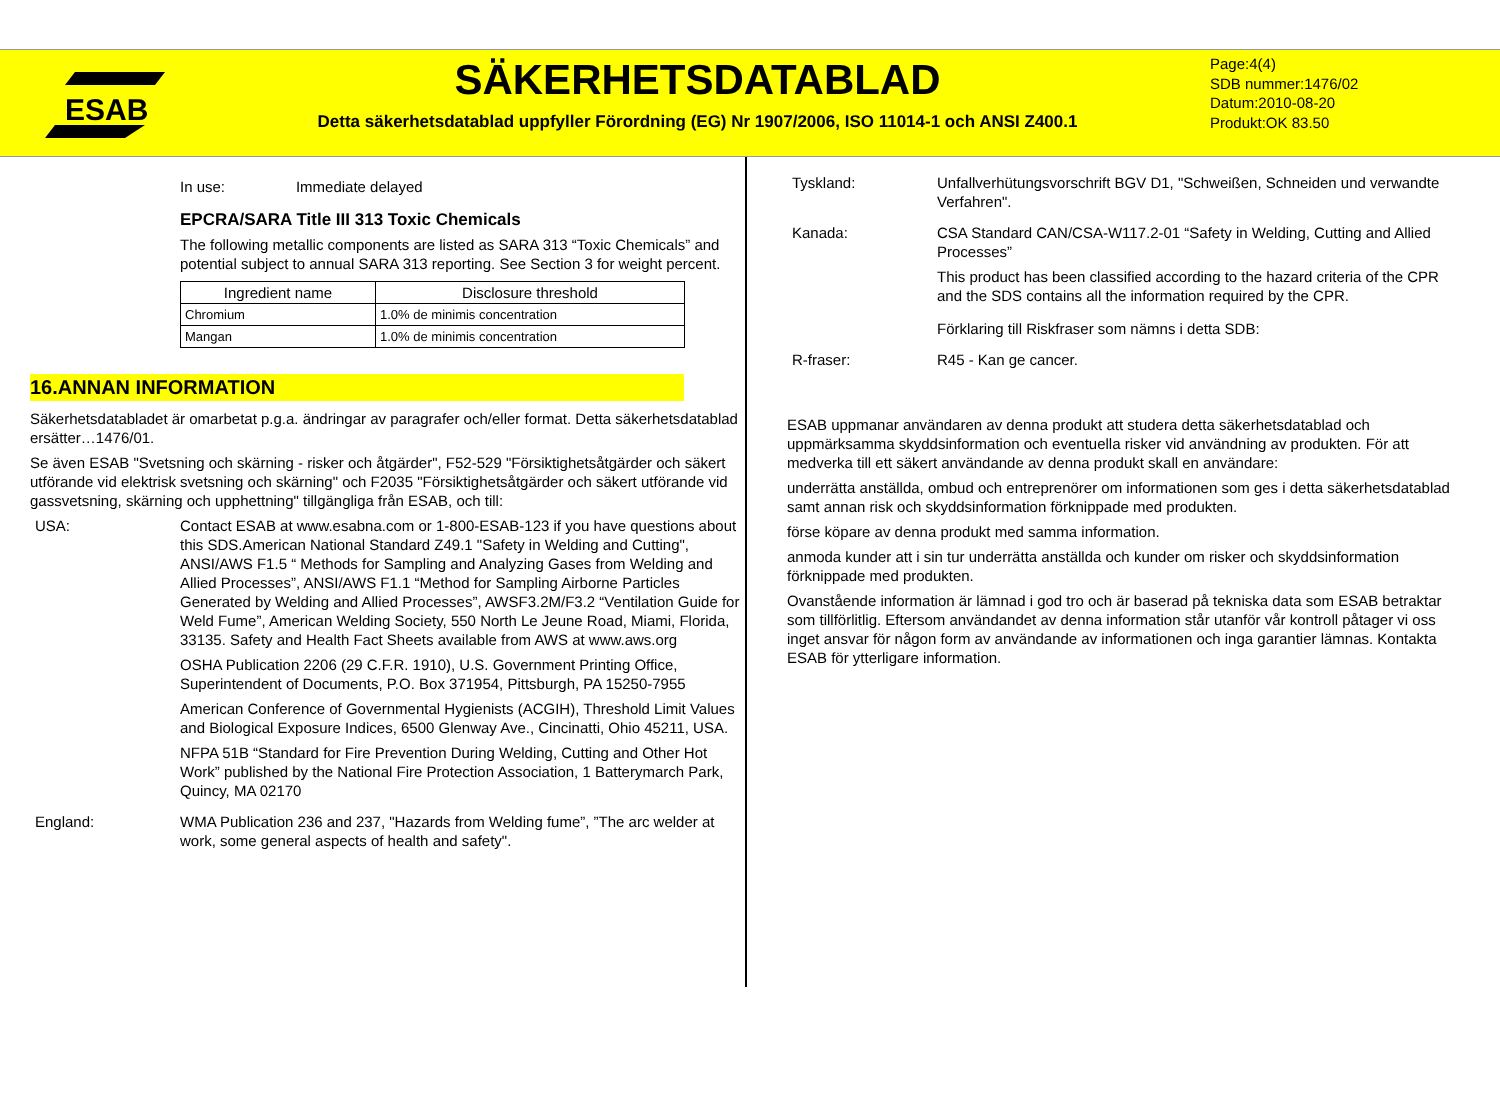ESAB
SÄKERHETSDATABLAD
Detta säkerhetsdatablad uppfyller Förordning (EG) Nr 1907/2006, ISO 11014-1 och ANSI Z400.1
Page:4(4)
SDB nummer:1476/02
Datum:2010-08-20
Produkt:OK 83.50
In use: Immediate delayed
EPCRA/SARA Title III 313 Toxic Chemicals
The following metallic components are listed as SARA 313 “Toxic Chemicals” and potential subject to annual SARA 313 reporting. See Section 3 for weight percent.
| Ingredient name | Disclosure threshold |
| --- | --- |
| Chromium | 1.0% de minimis concentration |
| Mangan | 1.0% de minimis concentration |
16.ANNAN INFORMATION
Säkerhetsdatabladet är omarbetat p.g.a. ändringar av paragrafer och/eller format. Detta säkerhetsdatablad ersätter…1476/01.
Se även ESAB "Svetsning och skärning - risker och åtgärder", F52-529 "Försiktighetsåtgärder och säkert utförande vid elektrisk svetsning och skärning" och F2035 "Försiktighetsåtgärder och säkert utförande vid gassvetsning, skärning och upphettning" tillgängliga från ESAB, och till:
USA: Contact ESAB at www.esabna.com or 1-800-ESAB-123 if you have questions about this SDS.American National Standard Z49.1 "Safety in Welding and Cutting", ANSI/AWS F1.5 “ Methods for Sampling and Analyzing Gases from Welding and Allied Processes”, ANSI/AWS F1.1 “Method for Sampling Airborne Particles Generated by Welding and Allied Processes”, AWSF3.2M/F3.2 “Ventilation Guide for Weld Fume”, American Welding Society, 550 North Le Jeune Road, Miami, Florida, 33135. Safety and Health Fact Sheets available from AWS at www.aws.org
OSHA Publication 2206 (29 C.F.R. 1910), U.S. Government Printing Office, Superintendent of Documents, P.O. Box 371954, Pittsburgh, PA 15250-7955
American Conference of Governmental Hygienists (ACGIH), Threshold Limit Values and Biological Exposure Indices, 6500 Glenway Ave., Cincinatti, Ohio 45211, USA.
NFPA 51B “Standard for Fire Prevention During Welding, Cutting and Other Hot Work” published by the National Fire Protection Association, 1 Batterymarch Park, Quincy, MA 02170
England: WMA Publication 236 and 237, "Hazards from Welding fume”, ”The arc welder at work, some general aspects of health and safety".
Tyskland: Unfallverhütungsvorschrift BGV D1, "Schweißen, Schneiden und verwandte Verfahren".
Kanada: CSA Standard CAN/CSA-W117.2-01 “Safety in Welding, Cutting and Allied Processes”
This product has been classified according to the hazard criteria of the CPR and the SDS contains all the information required by the CPR.
Förklaring till Riskfraser som nämns i detta SDB:
R-fraser: R45 - Kan ge cancer.
ESAB uppmanar användaren av denna produkt att studera detta säkerhetsdatablad och uppmärksamma skyddsinformation och eventuella risker vid användning av produkten. För att medverka till ett säkert användande av denna produkt skall en användare:
underrätta anställda, ombud och entreprenörer om informationen som ges i detta säkerhetsdatablad samt annan risk och skyddsinformation förknippade med produkten.
förse köpare av denna produkt med samma information.
anmoda kunder att i sin tur underrätta anställda och kunder om risker och skyddsinformation förknippade med produkten.
Ovanstående information är lämnad i god tro och är baserad på tekniska data som ESAB betraktar som tillförlitlig. Eftersom användandet av denna information står utanför vår kontroll påtager vi oss inget ansvar för någon form av användande av informationen och inga garantier lämnas. Kontakta ESAB för ytterligare information.